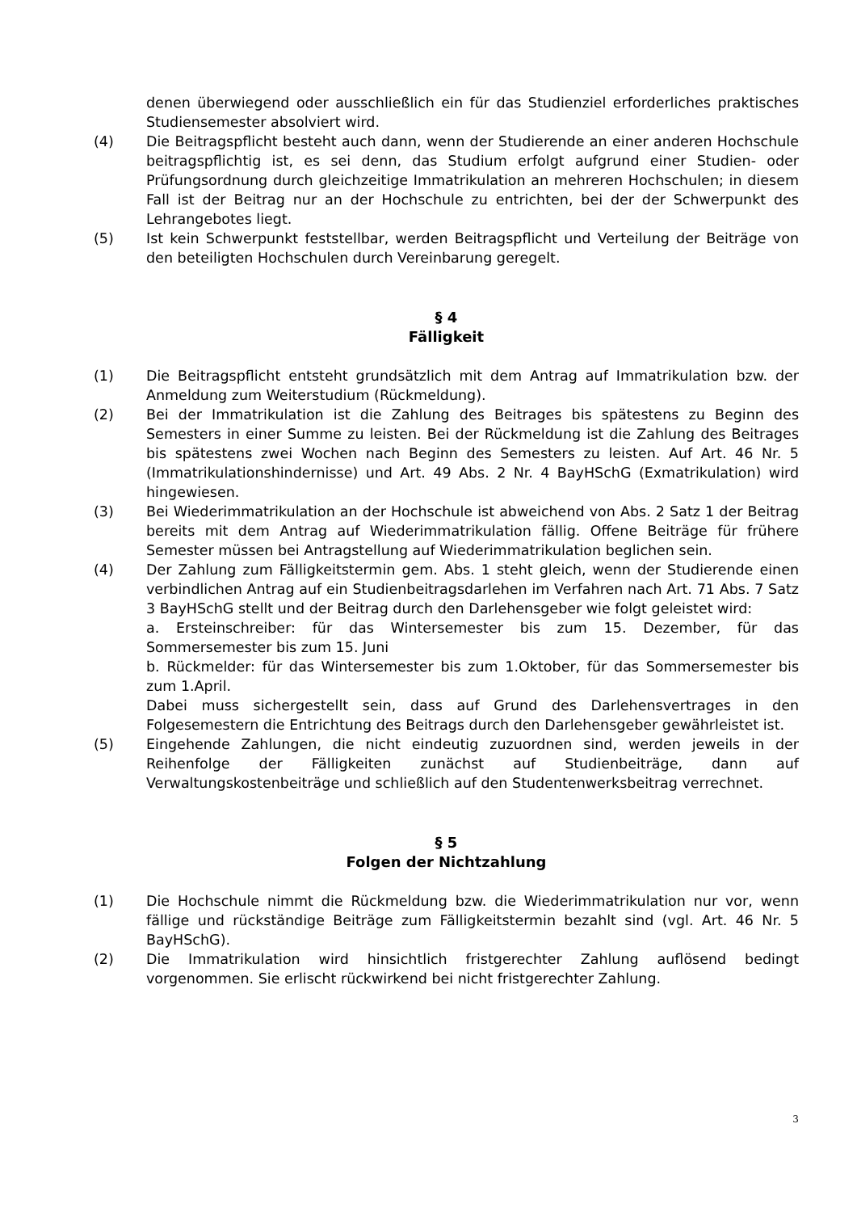denen überwiegend oder ausschließlich ein für das Studienziel erforderliches praktisches Studiensemester absolviert wird.
(4) Die Beitragspflicht besteht auch dann, wenn der Studierende an einer anderen Hochschule beitragspflichtig ist, es sei denn, das Studium erfolgt aufgrund einer Studien- oder Prüfungsordnung durch gleichzeitige Immatrikulation an mehreren Hochschulen; in diesem Fall ist der Beitrag nur an der Hochschule zu entrichten, bei der der Schwerpunkt des Lehrangebotes liegt.
(5) Ist kein Schwerpunkt feststellbar, werden Beitragspflicht und Verteilung der Beiträge von den beteiligten Hochschulen durch Vereinbarung geregelt.
§ 4
Fälligkeit
(1) Die Beitragspflicht entsteht grundsätzlich mit dem Antrag auf Immatrikulation bzw. der Anmeldung zum Weiterstudium (Rückmeldung).
(2) Bei der Immatrikulation ist die Zahlung des Beitrages bis spätestens zu Beginn des Semesters in einer Summe zu leisten. Bei der Rückmeldung ist die Zahlung des Beitrages bis spätestens zwei Wochen nach Beginn des Semesters zu leisten. Auf Art. 46 Nr. 5 (Immatrikulationshindernisse) und Art. 49 Abs. 2 Nr. 4 BayHSchG (Exmatrikulation) wird hingewiesen.
(3) Bei Wiederimmatrikulation an der Hochschule ist abweichend von Abs. 2 Satz 1 der Beitrag bereits mit dem Antrag auf Wiederimmatrikulation fällig. Offene Beiträge für frühere Semester müssen bei Antragstellung auf Wiederimmatrikulation beglichen sein.
(4) Der Zahlung zum Fälligkeitstermin gem. Abs. 1 steht gleich, wenn der Studierende einen verbindlichen Antrag auf ein Studienbeitragsdarlehen im Verfahren nach Art. 71 Abs. 7 Satz 3 BayHSchG stellt und der Beitrag durch den Darlehensgeber wie folgt geleistet wird:
a. Ersteinschreiber: für das Wintersemester bis zum 15. Dezember, für das Sommersemester bis zum 15. Juni
b. Rückmelder: für das Wintersemester bis zum 1.Oktober, für das Sommersemester bis zum 1.April.
Dabei muss sichergestellt sein, dass auf Grund des Darlehensvertrages in den Folgesemestern die Entrichtung des Beitrags durch den Darlehensgeber gewährleistet ist.
(5) Eingehende Zahlungen, die nicht eindeutig zuzuordnen sind, werden jeweils in der Reihenfolge der Fälligkeiten zunächst auf Studienbeiträge, dann auf Verwaltungskostenbeiträge und schließlich auf den Studentenwerksbeitrag verrechnet.
§ 5
Folgen der Nichtzahlung
(1) Die Hochschule nimmt die Rückmeldung bzw. die Wiederimmatrikulation nur vor, wenn fällige und rückständige Beiträge zum Fälligkeitstermin bezahlt sind (vgl. Art. 46 Nr. 5 BayHSchG).
(2) Die Immatrikulation wird hinsichtlich fristgerechter Zahlung auflösend bedingt vorgenommen. Sie erlischt rückwirkend bei nicht fristgerechter Zahlung.
3